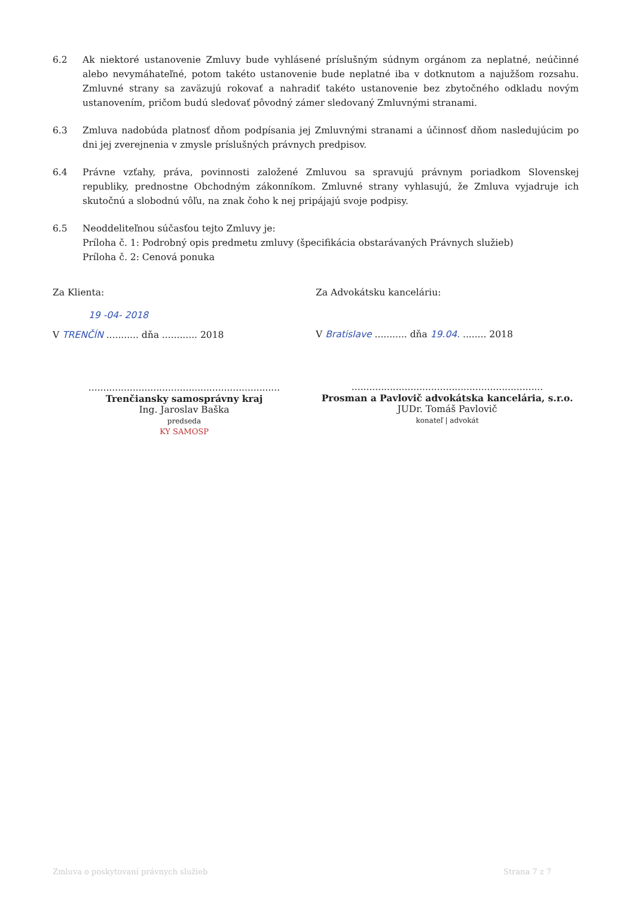6.2 Ak niektoré ustanovenie Zmluvy bude vyhlásené príslušným súdnym orgánom za neplatné, neúčinné alebo nevymáhateľné, potom takéto ustanovenie bude neplatné iba v dotknutom a najužšom rozsahu. Zmluvné strany sa zaväzujú rokovať a nahradiť takéto ustanovenie bez zbytočného odkladu novým ustanovením, pričom budú sledovať pôvodný zámer sledovaný Zmluvnými stranami.
6.3 Zmluva nadobúda platnosť dňom podpísania jej Zmluvnými stranami a účinnosť dňom nasledujúcim po dni jej zverejnenia v zmysle príslušných právnych predpisov.
6.4 Právne vzťahy, práva, povinnosti založené Zmluvou sa spravujú právnym poriadkom Slovenskej republiky, prednostne Obchodným zákonníkom. Zmluvné strany vyhlasujú, že Zmluva vyjadruje ich skutočnú a slobodnú vôľu, na znak čoho k nej pripájajú svoje podpisy.
6.5 Neoddeliteľnou súčasťou tejto Zmluvy je:
Príloha č. 1: Podrobný opis predmetu zmluvy (špecifikácia obstarávaných Právnych služieb)
Príloha č. 2: Cenová ponuka
Za Klienta:
19 -04- 2018
V TRENČÍN ........... dňa ............ 2018
.................................................................
Trenčiansky samosprávny kraj
Ing. Jaroslav Baška
predseda
KY SAMOSP
Za Advokátsku kanceláriu:
V Bratislave ........... dňa 19.04. ........ 2018
.................................................................
Prosman a Pavlovič advokátska kancelária, s.r.o.
JUDr. Tomáš Pavlovič
konateľ | advokát
Zmluva o poskytovaní právnych služieb Strana 7 z 7